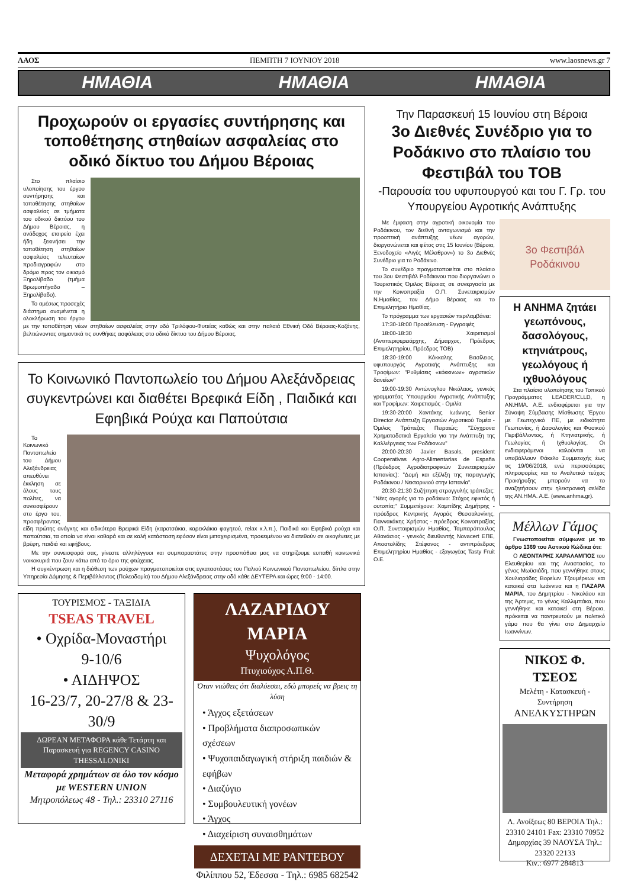ΛΑΟΣ ΠΕΜΠΤΗ 7 ΙΟΥΝΙΟΥ 2018 www.laosnews.gr 7
ΗΜΑΘΙΑ ΗΜΑΘΙΑ ΗΜΑΘΙΑ
Προχωρούν οι εργασίες συντήρησης και τοποθέτησης στηθαίων ασφαλείας στο οδικό δίκτυο του Δήμου Βέροιας
Στο πλαίσιο υλοποίησης του έργου συντήρησης και τοποθέτησης στηθαίων ασφαλείας σε τμήματα του οδικού δικτύου του Δήμου Βέροιας, η ανάδοχος εταιρεία έχει ήδη ξεκινήσει την τοποθέτηση στηθαίων ασφαλείας τελευταίων προδιαγραφών στο δρόμο προς τον οικισμό Ξηρολίβαδο (τμήμα Βρωμοπήγαδο – Ξηρολίβαδο).
Το αμέσως προσεχές διάστημα αναμένεται η ολοκλήρωση του έργου με την τοποθέτηση νέων στηθαίων ασφαλείας στην οδό Τριλόφου-Φυτείας καθώς και στην παλαιά Εθνική Οδό Βέροιας-Κοζάνης, βελτιώνοντας σημαντικά τις συνθήκες ασφάλειας στο οδικό δίκτυο του Δήμου Βέροιας.
Το Κοινωνικό Παντοπωλείο του Δήμου Αλεξάνδρειας συγκεντρώνει και διαθέτει Βρεφικά Είδη , Παιδικά και Εφηβικά Ρούχα και Παπούτσια
Το Κοινωνικό Παντοπωλείο του Δήμου Αλεξάνδρειας απευθύνει έκκληση σε όλους τους πολίτες, να συνεισφέρουν στο έργο του, προσφέροντας είδη πρώτης ανάγκης και ειδικότερα Βρεφικά Είδη (καροτσάκια, καρεκλάκια φαγητού, relax κ.λ.π.), Παιδικά και Εφηβικά ρούχα και παπούτσια, τα οποία να είναι καθαρά και σε καλή κατάσταση εφόσον είναι μεταχειρισμένα, προκειμένου να διατεθούν σε οικογένειες με βρέφη, παιδιά και εφήβους.
Με την συνεισφορά σας, γίνεστε αλληλέγγυοι και συμπαραστάτες στην προσπάθεια μας να στηρίζουμε ευπαθή κοινωνικά νοικοκυριά που ζουν κάτω από το όριο της φτώχειας.
Η συγκέντρωση και η διάθεση των ρούχων πραγματοποιείται στις εγκαταστάσεις του Παλιού Κοινωνικού Παντοπωλείου, δίπλα στην Υπηρεσία Δόμησης & Περιβάλλοντος (Πολεοδομία) του Δήμου Αλεξάνδρειας στην οδό κάθε ΔΕΥΤΕΡΑ και ώρες 9:00 - 14:00.
ΤΟΥΡΙΣΜΟΣ - ΤΑΞΙΔΙΑ
TSEAS TRAVEL
• Οχρίδα-Μοναστήρι
9-10/6
• ΑΙΔΗΨΟΣ
16-23/7, 20-27/8 & 23-30/9
ΔΩΡΕΑΝ ΜΕΤΑΦΟΡΑ κάθε Τετάρτη και Παρασκευή για REGENCY CASINO THESSALONIKI
Μεταφορά χρημάτων σε όλο τον κόσμο με WESTERN UNION
Μητροπόλεως 48 - Τηλ.: 23310 27116
ΛΑΖΑΡΙΔΟΥ ΜΑΡΙΑ
Ψυχολόγος
Πτυχιούχος Α.Π.Θ.
Όταν νιώθεις ότι διαλύεσαι, εδώ μπορείς να βρεις τη λύση
• Άγχος εξετάσεων
• Προβλήματα διαπροσωπικών σχέσεων
• Ψυχοπαιδαγωγική στήριξη παιδιών & εφήβων
• Διαζύγιο
• Συμβουλευτική γονέων
• Άγχος
• Διαχείριση συναισθημάτων
ΔΕΧΕΤΑΙ ΜΕ ΡΑΝΤΕΒΟΥ
Φιλίππου 52, Έδεσσα - Τηλ.: 6985 682542
Την Παρασκευή 15 Ιουνίου στη Βέροια
3ο Διεθνές Συνέδριο για το Ροδάκινο στο πλαίσιο του Φεστιβάλ του ΤΟΒ
-Παρουσία του υφυπουργού και του Γ. Γρ. του Υπουργείου Αγροτικής Ανάπτυξης
Με έμφαση στην αγροτική οικονομία του Ροδάκινου, τον διεθνή ανταγωνισμό και την προοπτική ανάπτυξης νέων αγορών, διοργανώνεται και φέτος στις 15 Ιουνίου (Βέροια, Ξενοδοχείο «Αιγές Μέλαθρον») το 3ο Διεθνές Συνέδριο για το Ροδάκινο.
Το συνέδριο πραγματοποιείται στο πλαίσιο του 3ου Φεστιβάλ Ροδάκινου που διοργανώνει ο Τουριστικός Όμιλος Βέροιας σε συνεργασία με την Κοινοπραξία Ο.Π. Συνεταιρισμών Ν.Ημαθίας, τον Δήμο Βέροιας και το Επιμελητήριο Ημαθίας.
Το πρόγραμμα των εργασιών περιλαμβάνει:
17:30-18:00 Προσέλευση - Εγγραφές
18:00-18:30 Χαιρετισμοί (Αντιπεριφερειάρχης, Δήμαρχος, Πρόεδρος Επιμελητηρίου, Πρόεδρος ΤΟΒ)
18:30-19:00 Κόκκαλης Βασίλειος, υφυπουργός Αγροτικής Ανάπτυξης και Τροφίμων: "Ρυθμίσεις «κόκκινων» αγροτικών δανείων"
19:00-19:30 Αντώνογλου Νικόλαος, γενικός γραμματέας Υπουργείου Αγροτικής Ανάπτυξης και Τροφίμων: Χαιρετισμός - Ομιλία
19:30-20:00 Χαντάκης Ιωάννης, Senior Director Ανάπτυξη Εργασιών Αγροτικού Τομέα - Όμιλος Τράπεζας Πειραιώς: "Σύγχρονα Χρηματοδοτικά Εργαλεία για την Ανάπτυξη της Καλλιέργειας των Ροδάκινων"
20:00-20:30 Javier Basols, president Cooperativas Agro-Alimentarias de España (Πρόεδρος Αγροδιατροφικών Συνεταιρισμών Ισπανίας): "Δομή και εξέλιξη της παραγωγής Ροδάκινου / Νεκταρινιού στην Ισπανία".
20:30-21:30 Συζήτηση στρογγυλής τράπεζας: "Νέες αγορές για το ροδάκινο: Στόχος εφικτός ή ουτοπία;" Συμμετέχουν: Χαμπίδης Δημήτρης - πρόεδρος Κεντρικής Αγοράς Θεσσαλονίκης, Γιαννακάκης Χρήστος - πρόεδρος Κοινοπραξίας Ο.Π. Συνεταιρισμών Ημαθίας, Ταμπαρόπουλος Αθανάσιος - γενικός διευθυντής Novacert ΕΠΕ, Αποστολίδης Στέφανος - αντιπρόεδρος Επιμελητηρίου Ημαθίας - εξαγωγέας Tasty Fruit O.E.
3ο Φεστιβάλ Ροδάκινου
Η ΑΝΗΜΑ ζητάει γεωπόνους, δασολόγους, κτηνιάτρους, γεωλόγους ή ιχθυολόγους
Στα πλαίσια υλοποίησης του Τοπικού Προγράμματος LEADER/CLLD, η ΑΝ.ΗΜΑ. Α.Ε. ενδιαφέρεται για την Σύναψη Σύμβασης Μίσθωσης Έργου με Γεωτεχνικό ΠΕ, με ειδικότητα Γεωπονίας, ή Δασολογίας και Φυσικού Περιβάλλοντος, ή Κτηνιατρικής, ή Γεωλογίας ή Ιχθυολογίας. Οι ενδιαφερόμενοι καλούνται να υποβάλλουν Φάκελο Συμμετοχής έως τις 19/06/2018, ενώ περισσότερες πληροφορίες και το Αναλυτικό τεύχος Προκήρυξης μπορούν να το αναζητήσουν στην ηλεκτρονική σελίδα της ΑΝ.ΗΜΑ. Α.Ε. (www.anhma.gr).
Μέλλων Γάμος
Γνωστοποιείται σύμφωνα με το άρθρο 1369 του Αστικού Κώδικα ότι:
Ο ΛΕΟΝΤΑΡΗΣ ΧΑΡΑΛΑΜΠΟΣ του Ελευθερίου και της Αναστασίας, το γένος Μωϋσιάδη, που γεννήθηκε στους Χουλιαράδες Βορείων Τζουμέρκων και κατοικεί στα Ιωάννινα και η ΠΑΖΑΡΑ ΜΑΡΙΑ, του Δημητρίου - Νικολάου και της Άρτεμις, το γένος Καλλιμπάκα, που γεννήθηκε και κατοικεί στη Βέροια, πρόκειται να παντρευτούν με πολιτικό γάμο που θα γίνει στο Δημαρχείο Ιωαννίνων.
ΝΙΚΟΣ Φ. ΤΣΕΟΣ
Μελέτη - Κατασκευή - Συντήρηση
ΑΝΕΛΚΥΣΤΗΡΩΝ
Λ. Ανοίξεως 80 ΒΕΡΟΙΑ Τηλ.: 23310 24101 Fax: 23310 70952
Δημαρχίας 39 ΝΑΟΥΣΑ Τηλ.: 23320 22133
Κιν.: 6977 284813